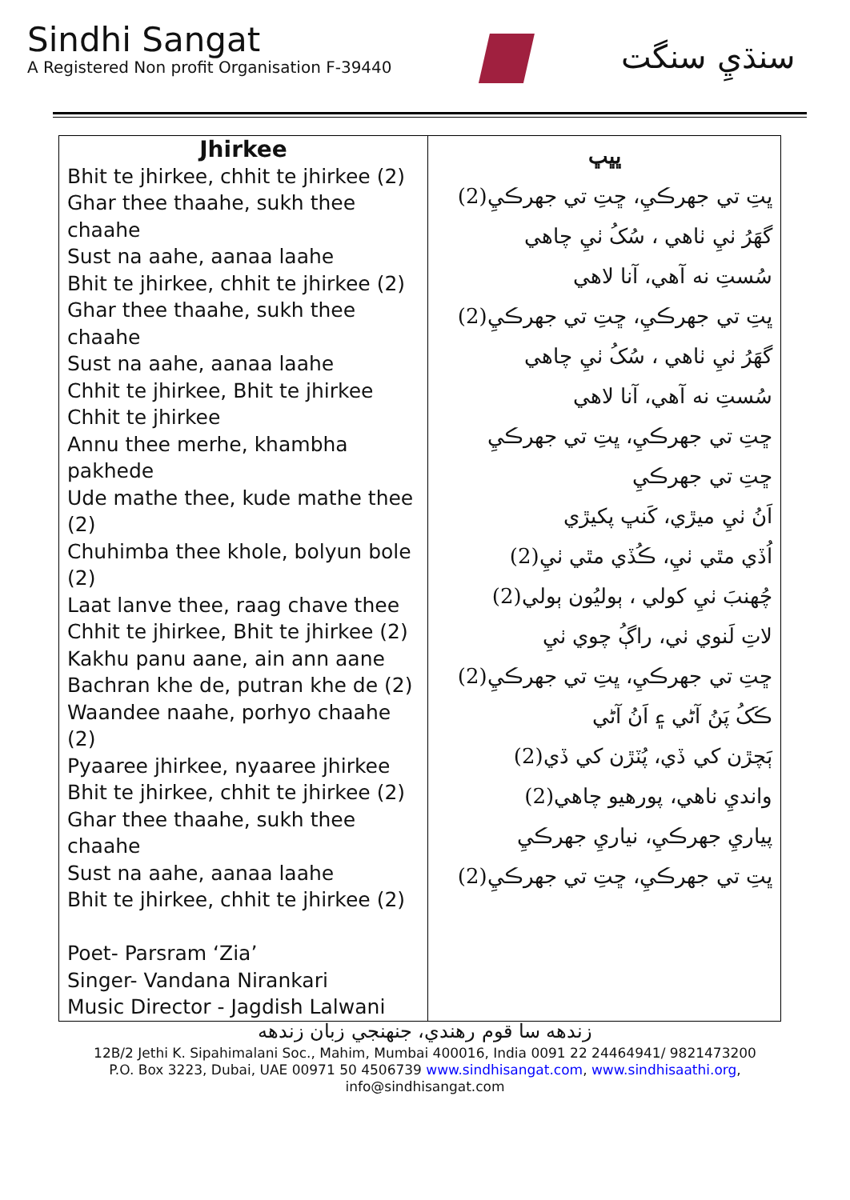Sindhi Sangat
A Registered Non profit Organisation F-39440
سنڌيِ سنگت
| Jhirkee Bhit te jhirkee, chhit te jhirkee (2) Ghar thee thaahe, sukh thee chaahe Sust na aahe, aanaa laahe Bhit te jhirkee, chhit te jhirkee (2) Ghar thee thaahe, sukh thee chaahe Sust na aahe, aanaa laahe Chhit te jhirkee, Bhit te jhirkee Chhit te jhirkee Annu thee merhe, khambha pakhede Ude mathe thee, kude mathe thee (2) Chuhimba thee khole, bolyun bole (2) Laat lanve thee, raag chave thee Chhit te jhirkee, Bhit te jhirkee (2) Kakhu panu aane, ain ann aane Bachran khe de, putran khe de (2) Waandee naahe, porhyo chaahe (2) Pyaaree jhirkee, nyaaree jhirkee Bhit te jhirkee, chhit te jhirkee (2) Ghar thee thaahe, sukh thee chaahe Sust na aahe, aanaa laahe Bhit te jhirkee, chhit te jhirkee (2) Poet- Parsram ‘Zia’ Singer- Vandana Nirankari Music Director - Jagdish Lalwani | ڀڀڀ ڀتِ تي جهرڪيِ، ڇتِ تي جهرڪيِ(2) گهَرُ ٺيِ ٺاهي ، سُکُ ٺيِ چاهي سُستِ نه آهي، آنا لاهي ڀتِ تي جهرڪيِ، ڇتِ تي جهرڪيِ(2) گهَرُ ٺيِ ٺاهي ، سُکُ ٺيِ چاهي سُستِ نه آهي، آنا لاهي ڇتِ تي جهرڪيِ، ڀتِ تي جهرڪيِ ڇتِ تي جهرڪيِ اَنُ ٺيِ ميڙي، کَنڀ پکيڙي اُڏي مٿي ٺيِ، ڪُڏي مٿي ٺيِ(2) چُهنبَ ٺيِ کولي ، ٻوليُون ٻولي(2) لاتِ لَنوي ٺي، راڳُ چوي ٺيِ ڇتِ تي جهرڪيِ، ڀتِ تي جهرڪيِ(2) ڪَکُ پَنُ آڻي ۽ اَنُ آڻي ٻَچڙن کي ڏي، پُٽڙن کي ڏي(2) وانديِ ناهي، پورهيو چاهي(2) پياريِ جهرڪيِ، نياريِ جهرڪيِ ڀتِ تي جهرڪيِ، ڇتِ تي جهرڪيِ(2) |
زندهه سا قوم رهندي، جنهنجي زبان زندهه
12B/2 Jethi K. Sipahimalani Soc., Mahim, Mumbai 400016, India 0091 22 24464941/ 9821473200
P.O. Box 3223, Dubai, UAE 00971 50 4506739 www.sindhisangat.com, www.sindhisaathi.org,
info@sindhisangat.com